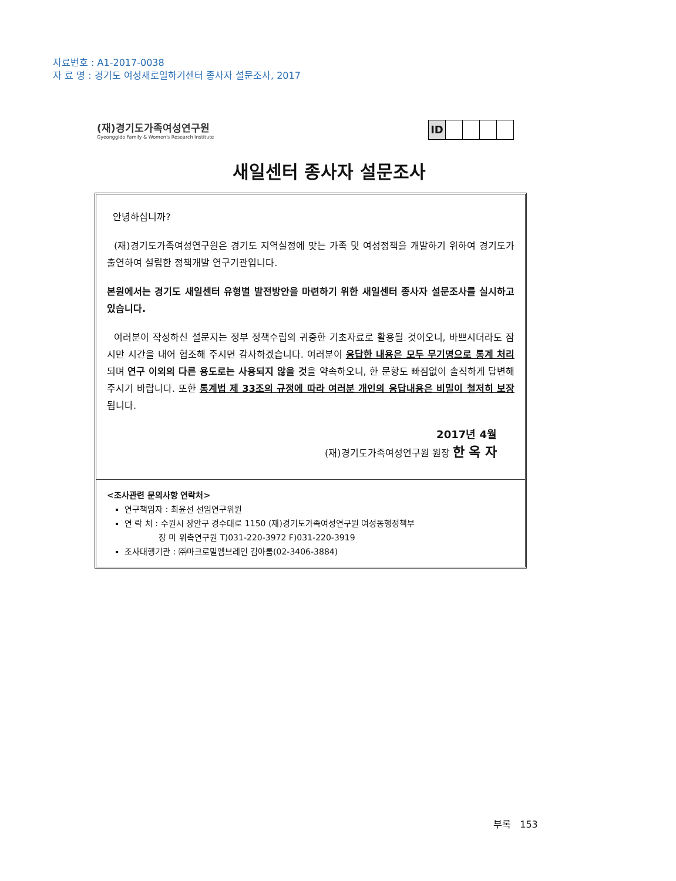자료번호 : A1-2017-0038
자 료 명 : 경기도 여성새로일하기센터 종사자 설문조사, 2017
(재)경기도가족여성연구원
Gyeonggido Family & Women's Research Institute
ID
새일센터 종사자 설문조사
안녕하십니까?
(재)경기도가족여성연구원은 경기도 지역실정에 맞는 가족 및 여성정책을 개발하기 위하여 경기도가 출연하여 설립한 정책개발 연구기관입니다.
본원에서는 경기도 새일센터 유형별 발전방안을 마련하기 위한 새일센터 종사자 설문조사를 실시하고 있습니다.
여러분이 작성하신 설문지는 정부 정책수립의 귀중한 기초자료로 활용될 것이오니, 바쁘시더라도 잠시만 시간을 내어 협조해 주시면 감사하겠습니다. 여러분이 응답한 내용은 모두 무기명으로 통계 처리되며 연구 이외의 다른 용도로는 사용되지 않을 것을 약속하오니, 한 문항도 빠짐없이 솔직하게 답변해 주시기 바랍니다. 또한 통계법 제 33조의 규정에 따라 여러분 개인의 응답내용은 비밀이 철저히 보장됩니다.
2017년 4월
(재)경기도가족여성연구원 원장 한 옥 자
<조사관련 문의사항 연락처>
연구책임자 : 최윤선 선임연구위원
연 락 처 : 수원시 장안구 경수대로 1150 (재)경기도가족여성연구원 여성동행정책부
장 미 위촉연구원 T)031-220-3972 F)031-220-3919
조사대행기관 : ㈜마크로밀엠브레인 김아롬(02-3406-3884)
부록 153